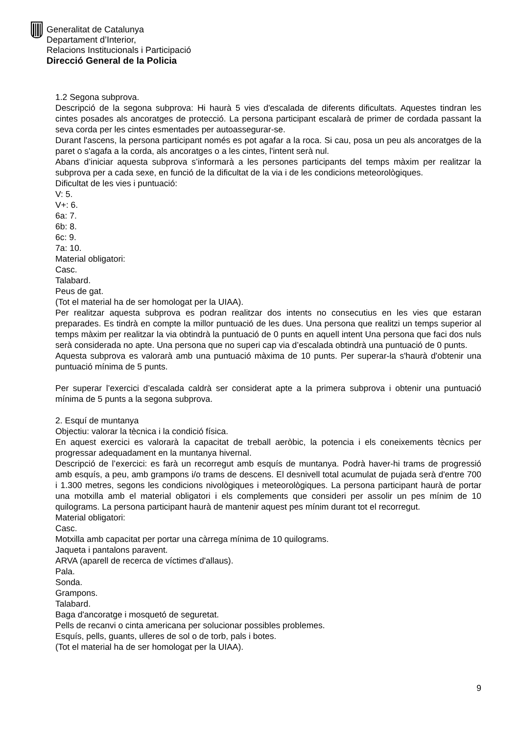Generalitat de Catalunya
Departament d’Interior,
Relacions Institucionals i Participació
Direcció General de la Policia
1.2 Segona subprova.
Descripció de la segona subprova: Hi haurà 5 vies d'escalada de diferents dificultats. Aquestes tindran les cintes posades als ancoratges de protecció. La persona participant escalarà de primer de cordada passant la seva corda per les cintes esmentades per autoassegurar-se.
Durant l'ascens, la persona participant només es pot agafar a la roca. Si cau, posa un peu als ancoratges de la paret o s'agafa a la corda, als ancoratges o a les cintes, l'intent serà nul.
Abans d’iniciar aquesta subprova s’informarà a les persones participants del temps màxim per realitzar la subprova per a cada sexe, en funció de la dificultat de la via i de les condicions meteorològiques.
Dificultat de les vies i puntuació:
V: 5.
V+: 6.
6a: 7.
6b: 8.
6c: 9.
7a: 10.
Material obligatori:
Casc.
Talabard.
Peus de gat.
(Tot el material ha de ser homologat per la UIAA).
Per realitzar aquesta subprova es podran realitzar dos intents no consecutius en les vies que estaran preparades. Es tindrà en compte la millor puntuació de les dues. Una persona que realitzi un temps superior al temps màxim per realitzar la via obtindrà la puntuació de 0 punts en aquell intent Una persona que faci dos nuls serà considerada no apte. Una persona que no superi cap via d’escalada obtindrà una puntuació de 0 punts.
Aquesta subprova es valorarà amb una puntuació màxima de 10 punts. Per superar-la s'haurà d'obtenir una puntuació mínima de 5 punts.
Per superar l’exercici d’escalada caldrà ser considerat apte a la primera subprova i obtenir una puntuació mínima de 5 punts a la segona subprova.
2. Esquí de muntanya
Objectiu: valorar la tècnica i la condició física.
En aquest exercici es valorarà la capacitat de treball aeròbic, la potencia i els coneixements tècnics per progressar adequadament en la muntanya hivernal.
Descripció de l’exercici: es farà un recorregut amb esquís de muntanya. Podrà haver-hi trams de progressió amb esquís, a peu, amb grampons i/o trams de descens. El desnivell total acumulat de pujada serà d'entre 700 i 1.300 metres, segons les condicions nivològiques i meteorològiques. La persona participant haurà de portar una motxilla amb el material obligatori i els complements que consideri per assolir un pes mínim de 10 quilograms. La persona participant haurà de mantenir aquest pes mínim durant tot el recorregut.
Material obligatori:
Casc.
Motxilla amb capacitat per portar una càrrega mínima de 10 quilograms.
Jaqueta i pantalons paravent.
ARVA (aparell de recerca de víctimes d'allaus).
Pala.
Sonda.
Grampons.
Talabard.
Baga d'ancoratge i mosquetó de seguretat.
Pells de recanvi o cinta americana per solucionar possibles problemes.
Esquís, pells, guants, ulleres de sol o de torb, pals i botes.
(Tot el material ha de ser homologat per la UIAA).
9